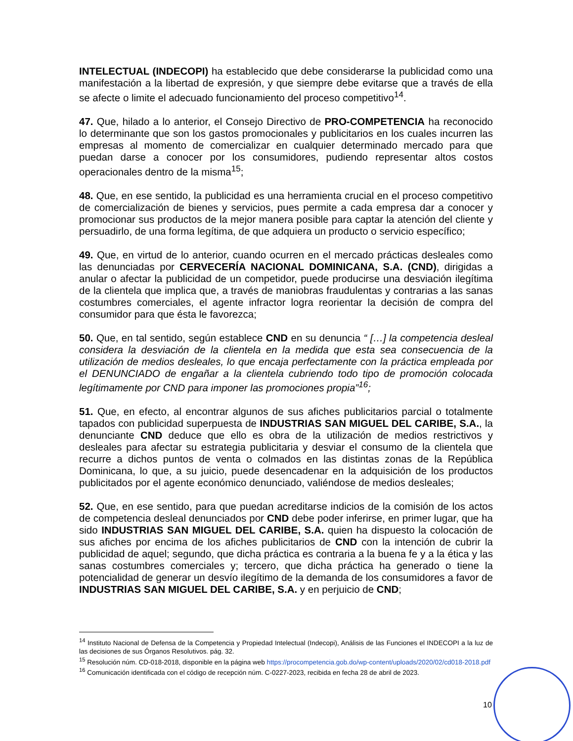INTELECTUAL (INDECOPI) ha establecido que debe considerarse la publicidad como una manifestación a la libertad de expresión, y que siempre debe evitarse que a través de ella se afecte o limite el adecuado funcionamiento del proceso competitivo<sup>14</sup>.
47. Que, hilado a lo anterior, el Consejo Directivo de PRO-COMPETENCIA ha reconocido lo determinante que son los gastos promocionales y publicitarios en los cuales incurren las empresas al momento de comercializar en cualquier determinado mercado para que puedan darse a conocer por los consumidores, pudiendo representar altos costos operacionales dentro de la misma<sup>15</sup>;
48. Que, en ese sentido, la publicidad es una herramienta crucial en el proceso competitivo de comercialización de bienes y servicios, pues permite a cada empresa dar a conocer y promocionar sus productos de la mejor manera posible para captar la atención del cliente y persuadirlo, de una forma legítima, de que adquiera un producto o servicio específico;
49. Que, en virtud de lo anterior, cuando ocurren en el mercado prácticas desleales como las denunciadas por CERVECERÍA NACIONAL DOMINICANA, S.A. (CND), dirigidas a anular o afectar la publicidad de un competidor, puede producirse una desviación ilegítima de la clientela que implica que, a través de maniobras fraudulentas y contrarias a las sanas costumbres comerciales, el agente infractor logra reorientar la decisión de compra del consumidor para que ésta le favorezca;
50. Que, en tal sentido, según establece CND en su denuncia “ […] la competencia desleal considera la desviación de la clientela en la medida que esta sea consecuencia de la utilización de medios desleales, lo que encaja perfectamente con la práctica empleada por el DENUNCIADO de engañar a la clientela cubriendo todo tipo de promoción colocada legítimamente por CND para imponer las promociones propia”<sup>16</sup>;
51. Que, en efecto, al encontrar algunos de sus afiches publicitarios parcial o totalmente tapados con publicidad superpuesta de INDUSTRIAS SAN MIGUEL DEL CARIBE, S.A., la denunciante CND deduce que ello es obra de la utilización de medios restrictivos y desleales para afectar su estrategia publicitaria y desviar el consumo de la clientela que recurre a dichos puntos de venta o colmados en las distintas zonas de la República Dominicana, lo que, a su juicio, puede desencadenar en la adquisición de los productos publicitados por el agente económico denunciado, valiéndose de medios desleales;
52. Que, en ese sentido, para que puedan acreditarse indicios de la comisión de los actos de competencia desleal denunciados por CND debe poder inferirse, en primer lugar, que ha sido INDUSTRIAS SAN MIGUEL DEL CARIBE, S.A. quien ha dispuesto la colocación de sus afiches por encima de los afiches publicitarios de CND con la intención de cubrir la publicidad de aquel; segundo, que dicha práctica es contraria a la buena fe y a la ética y las sanas costumbres comerciales y; tercero, que dicha práctica ha generado o tiene la potencialidad de generar un desvío ilegítimo de la demanda de los consumidores a favor de INDUSTRIAS SAN MIGUEL DEL CARIBE, S.A. y en perjuicio de CND;
<sup>14</sup> Instituto Nacional de Defensa de la Competencia y Propiedad Intelectual (Indecopi), Análisis de las Funciones el INDECOPI a la luz de las decisiones de sus Órganos Resolutivos. pág. 32.
<sup>15</sup> Resolución núm. CD-018-2018, disponible en la página web https://procompetencia.gob.do/wp-content/uploads/2020/02/cd018-2018.pdf
<sup>16</sup> Comunicación identificada con el código de recepción núm. C-0227-2023, recibida en fecha 28 de abril de 2023.
10